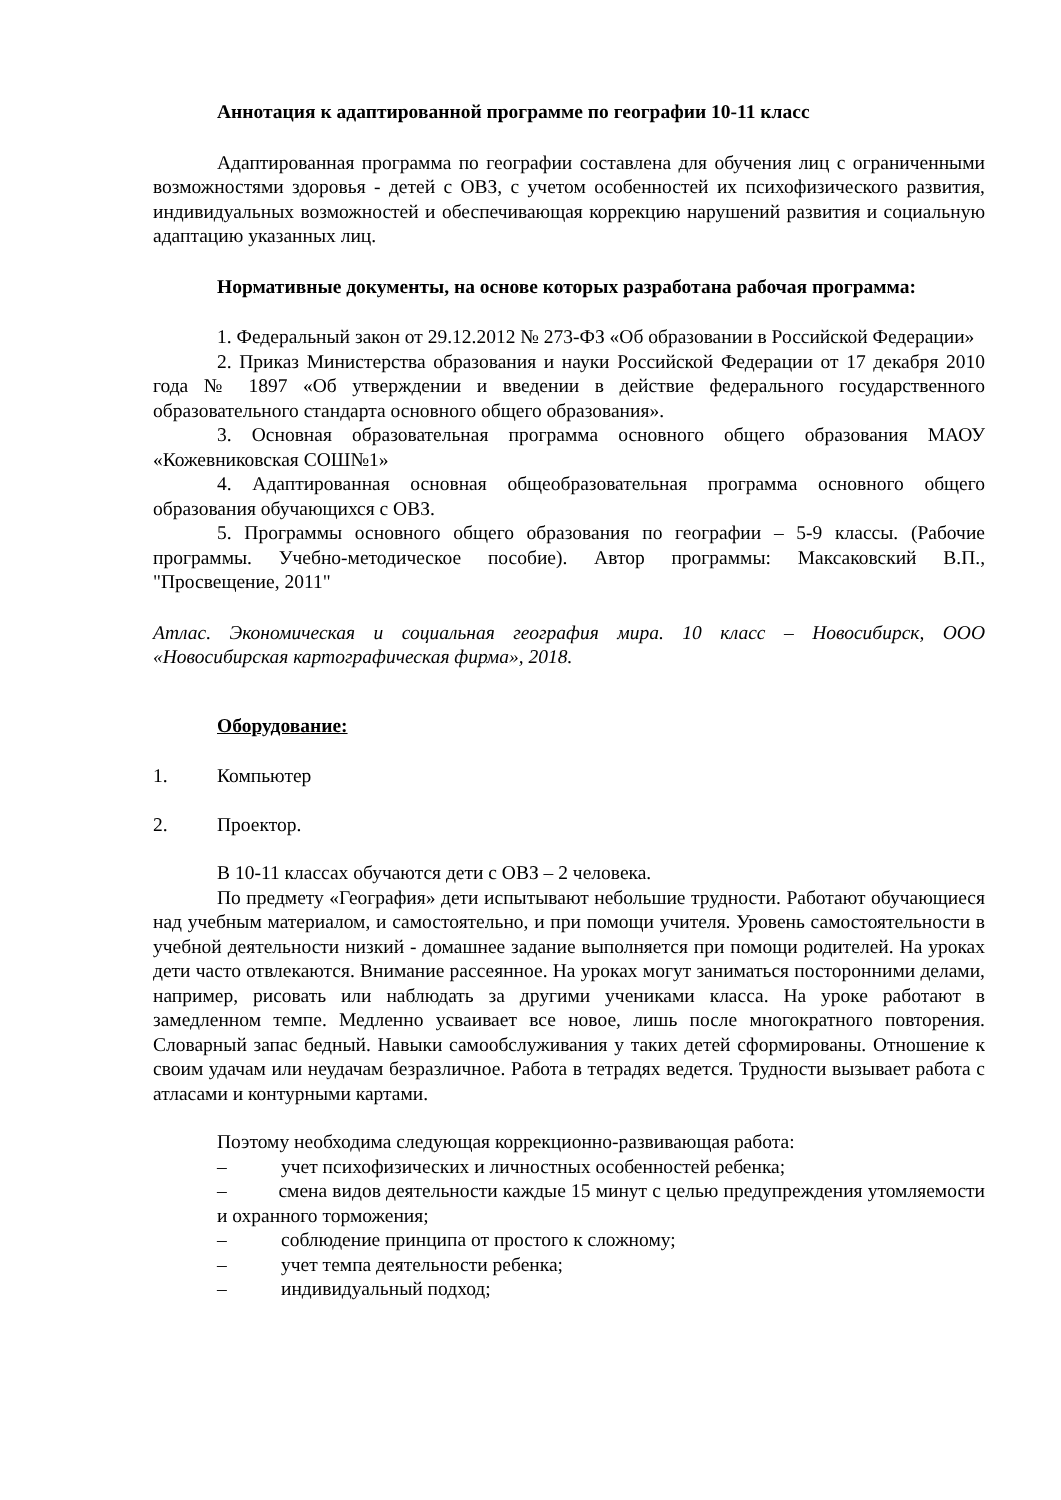Аннотация к адаптированной программе по географии 10-11 класс
Адаптированная программа по географии составлена для обучения лиц с ограниченными возможностями здоровья - детей с ОВЗ, с учетом особенностей их психофизического развития, индивидуальных возможностей и обеспечивающая коррекцию нарушений развития и социальную адаптацию указанных лиц.
Нормативные документы, на основе которых разработана рабочая программа:
1. Федеральный закон от 29.12.2012 № 273-ФЗ «Об образовании в Российской Федерации»
2. Приказ Министерства образования и науки Российской Федерации от 17 декабря 2010 года № 1897 «Об утверждении и введении в действие федерального государственного образовательного стандарта основного общего образования».
3. Основная образовательная программа основного общего образования МАОУ «Кожевниковская СОШ№1»
4. Адаптированная основная общеобразовательная программа основного общего образования обучающихся с ОВЗ.
5. Программы основного общего образования по географии – 5-9 классы. (Рабочие программы. Учебно-методическое пособие). Автор программы: Максаковский В.П., "Просвещение, 2011"
Атлас. Экономическая и социальная география мира. 10 класс – Новосибирск, ООО «Новосибирская картографическая фирма», 2018.
Оборудование:
1. Компьютер
2. Проектор.
В 10-11 классах обучаются дети с ОВЗ – 2 человека.
По предмету «География» дети испытывают небольшие трудности. Работают обучающиеся над учебным материалом, и самостоятельно, и при помощи учителя. Уровень самостоятельности в учебной деятельности низкий - домашнее задание выполняется при помощи родителей. На уроках дети часто отвлекаются. Внимание рассеянное. На уроках могут заниматься посторонними делами, например, рисовать или наблюдать за другими учениками класса. На уроке работают в замедленном темпе. Медленно усваивает все новое, лишь после многократного повторения. Словарный запас бедный. Навыки самообслуживания у таких детей сформированы. Отношение к своим удачам или неудачам безразличное. Работа в тетрадях ведется. Трудности вызывает работа с атласами и контурными картами.
Поэтому необходима следующая коррекционно-развивающая работа:
– учет психофизических и личностных особенностей ребенка;
– смена видов деятельности каждые 15 минут с целью предупреждения утомляемости и охранного торможения;
– соблюдение принципа от простого к сложному;
– учет темпа деятельности ребенка;
– индивидуальный подход;